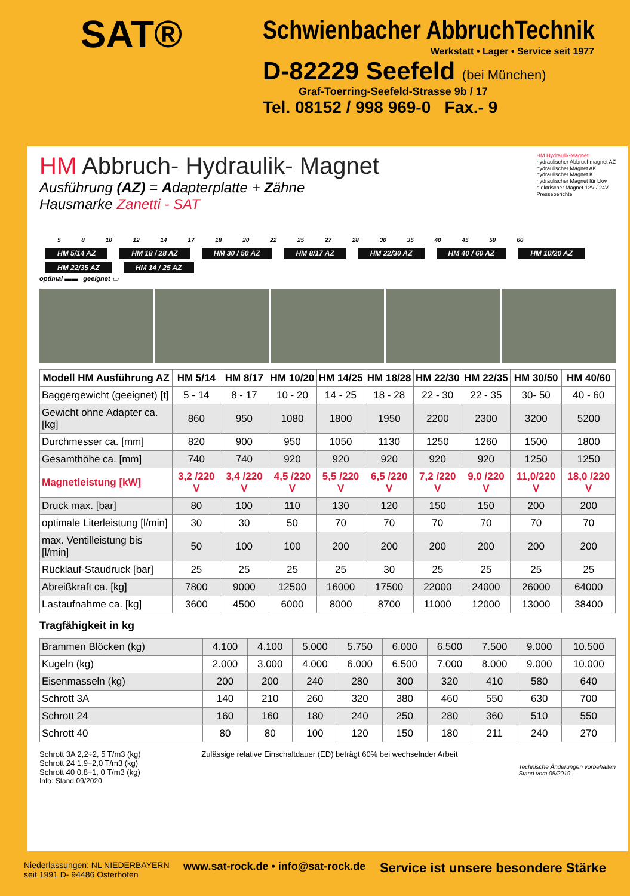SAT®
Schwienbacher AbbruchTechnik
Werkstatt • Lager • Service seit 1977
D-82229 Seefeld (bei München)
Graf-Toerring-Seefeld-Strasse 9b / 17
Tel. 08152 / 998 969-0 Fax.- 9
HM Abbruch- Hydraulik- Magnet
Ausführung (AZ) = Adapterplatte + Zähne
Hausmarke Zanetti - SAT
HM Hydraulik-Magnet
hydraulischer Abbruchmagnet AZ
hydraulischer Magnet AK
hydraulischer Magnet K
hydraulischer Magnet für Lkw
elektrischer Magnet 12V / 24V
Presseberichte
5 8 10 12 14 17 18 20 22 25 27 28 30 35 40 45 50 60
HM 5/14 AZ HM 18 / 28 AZ HM 30 / 50 AZ HM 8/17 AZ HM 22/30 AZ HM 40 / 60 AZ HM 10/20 AZ HM 22/35 AZ HM 14 / 25 AZ
optimal ▬▬ geeignet ▭
| Modell HM Ausführung AZ | HM 5/14 | HM 8/17 | HM 10/20 | HM 14/25 | HM 18/28 | HM 22/30 | HM 22/35 | HM 30/50 | HM 40/60 |
| --- | --- | --- | --- | --- | --- | --- | --- | --- | --- |
| Baggergewicht (geeignet) [t] | 5 - 14 | 8 - 17 | 10 - 20 | 14 - 25 | 18 - 28 | 22 - 30 | 22 - 35 | 30- 50 | 40 - 60 |
| Gewicht ohne Adapter ca. [kg] | 860 | 950 | 1080 | 1800 | 1950 | 2200 | 2300 | 3200 | 5200 |
| Durchmesser ca. [mm] | 820 | 900 | 950 | 1050 | 1130 | 1250 | 1260 | 1500 | 1800 |
| Gesamthöhe ca. [mm] | 740 | 740 | 920 | 920 | 920 | 920 | 920 | 1250 | 1250 |
| Magnetleistung [kW] | 3,2 /220 V | 3,4 /220 V | 4,5 /220 V | 5,5 /220 V | 6,5 /220 V | 7,2 /220 V | 9,0 /220 V | 11,0/220 V | 18,0 /220 V |
| Druck max. [bar] | 80 | 100 | 110 | 130 | 120 | 150 | 150 | 200 | 200 |
| optimale Literleistung [l/min] | 30 | 30 | 50 | 70 | 70 | 70 | 70 | 70 | 70 |
| max. Ventilleistung bis [l/min] | 50 | 100 | 100 | 200 | 200 | 200 | 200 | 200 | 200 |
| Rücklauf-Staudruck [bar] | 25 | 25 | 25 | 25 | 30 | 25 | 25 | 25 | 25 |
| Abreißkraft ca. [kg] | 7800 | 9000 | 12500 | 16000 | 17500 | 22000 | 24000 | 26000 | 64000 |
| Lastaufnahme ca. [kg] | 3600 | 4500 | 6000 | 8000 | 8700 | 11000 | 12000 | 13000 | 38400 |
Tragfähigkeit in kg
| Brammen Blöcken (kg) | 4.100 | 4.100 | 5.000 | 5.750 | 6.000 | 6.500 | 7.500 | 9.000 | 10.500 |
| Kugeln (kg) | 2.000 | 3.000 | 4.000 | 6.000 | 6.500 | 7.000 | 8.000 | 9.000 | 10.000 |
| Eisenmasseln (kg) | 200 | 200 | 240 | 280 | 300 | 320 | 410 | 580 | 640 |
| Schrott 3A | 140 | 210 | 260 | 320 | 380 | 460 | 550 | 630 | 700 |
| Schrott 24 | 160 | 160 | 180 | 240 | 250 | 280 | 360 | 510 | 550 |
| Schrott 40 | 80 | 80 | 100 | 120 | 150 | 180 | 211 | 240 | 270 |
Schrott 3A 2,2÷2, 5 T/m3 (kg)
Schrott 24 1,9÷2,0 T/m3 (kg)
Schrott 40 0,8÷1, 0 T/m3 (kg)
Zulässige relative Einschaltdauer (ED) beträgt 60% bei wechselnder Arbeit
Technische Änderungen vorbehalten
Stand vom 05/2019
Info: Stand 09/2020
Niederlassungen: NL NIEDERBAYERN
seit 1991 D- 94486 Osterhofen
www.sat-rock.de • info@sat-rock.de
Service ist unsere besondere Stärke